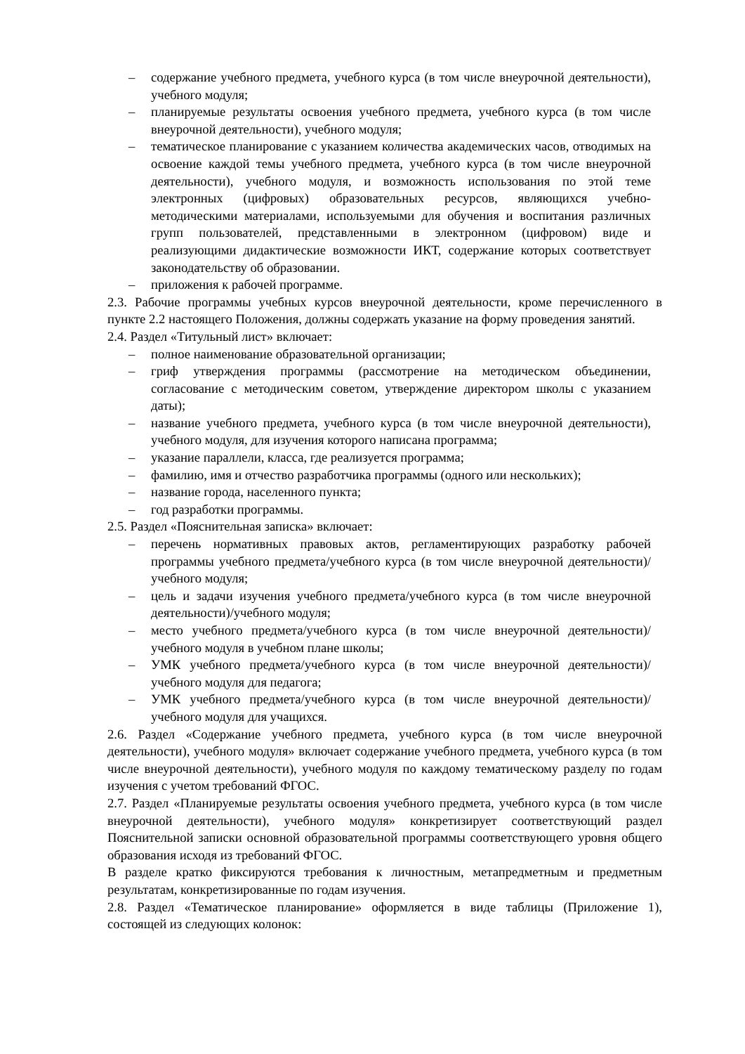– содержание учебного предмета, учебного курса (в том числе внеурочной деятельности), учебного модуля;
– планируемые результаты освоения учебного предмета, учебного курса (в том числе внеурочной деятельности), учебного модуля;
– тематическое планирование с указанием количества академических часов, отводимых на освоение каждой темы учебного предмета, учебного курса (в том числе внеурочной деятельности), учебного модуля, и возможность использования по этой теме электронных (цифровых) образовательных ресурсов, являющихся учебно-методическими материалами, используемыми для обучения и воспитания различных групп пользователей, представленными в электронном (цифровом) виде и реализующими дидактические возможности ИКТ, содержание которых соответствует законодательству об образовании.
– приложения к рабочей программе.
2.3. Рабочие программы учебных курсов внеурочной деятельности, кроме перечисленного в пункте 2.2 настоящего Положения, должны содержать указание на форму проведения занятий.
2.4. Раздел «Титульный лист» включает:
– полное наименование образовательной организации;
– гриф утверждения программы (рассмотрение на методическом объединении, согласование с методическим советом, утверждение директором школы с указанием даты);
– название учебного предмета, учебного курса (в том числе внеурочной деятельности), учебного модуля, для изучения которого написана программа;
– указание параллели, класса, где реализуется программа;
– фамилию, имя и отчество разработчика программы (одного или нескольких);
– название города, населенного пункта;
– год разработки программы.
2.5. Раздел «Пояснительная записка» включает:
– перечень нормативных правовых актов, регламентирующих разработку рабочей программы учебного предмета/учебного курса (в том числе внеурочной деятельности)/учебного модуля;
– цель и задачи изучения учебного предмета/учебного курса (в том числе внеурочной деятельности)/учебного модуля;
– место учебного предмета/учебного курса (в том числе внеурочной деятельности)/учебного модуля в учебном плане школы;
– УМК учебного предмета/учебного курса (в том числе внеурочной деятельности)/учебного модуля для педагога;
– УМК учебного предмета/учебного курса (в том числе внеурочной деятельности)/учебного модуля для учащихся.
2.6. Раздел «Содержание учебного предмета, учебного курса (в том числе внеурочной деятельности), учебного модуля» включает содержание учебного предмета, учебного курса (в том числе внеурочной деятельности), учебного модуля по каждому тематическому разделу по годам изучения с учетом требований ФГОС.
2.7. Раздел «Планируемые результаты освоения учебного предмета, учебного курса (в том числе внеурочной деятельности), учебного модуля» конкретизирует соответствующий раздел Пояснительной записки основной образовательной программы соответствующего уровня общего образования исходя из требований ФГОС.
В разделе кратко фиксируются требования к личностным, метапредметным и предметным результатам, конкретизированные по годам изучения.
2.8. Раздел «Тематическое планирование» оформляется в виде таблицы (Приложение 1), состоящей из следующих колонок: